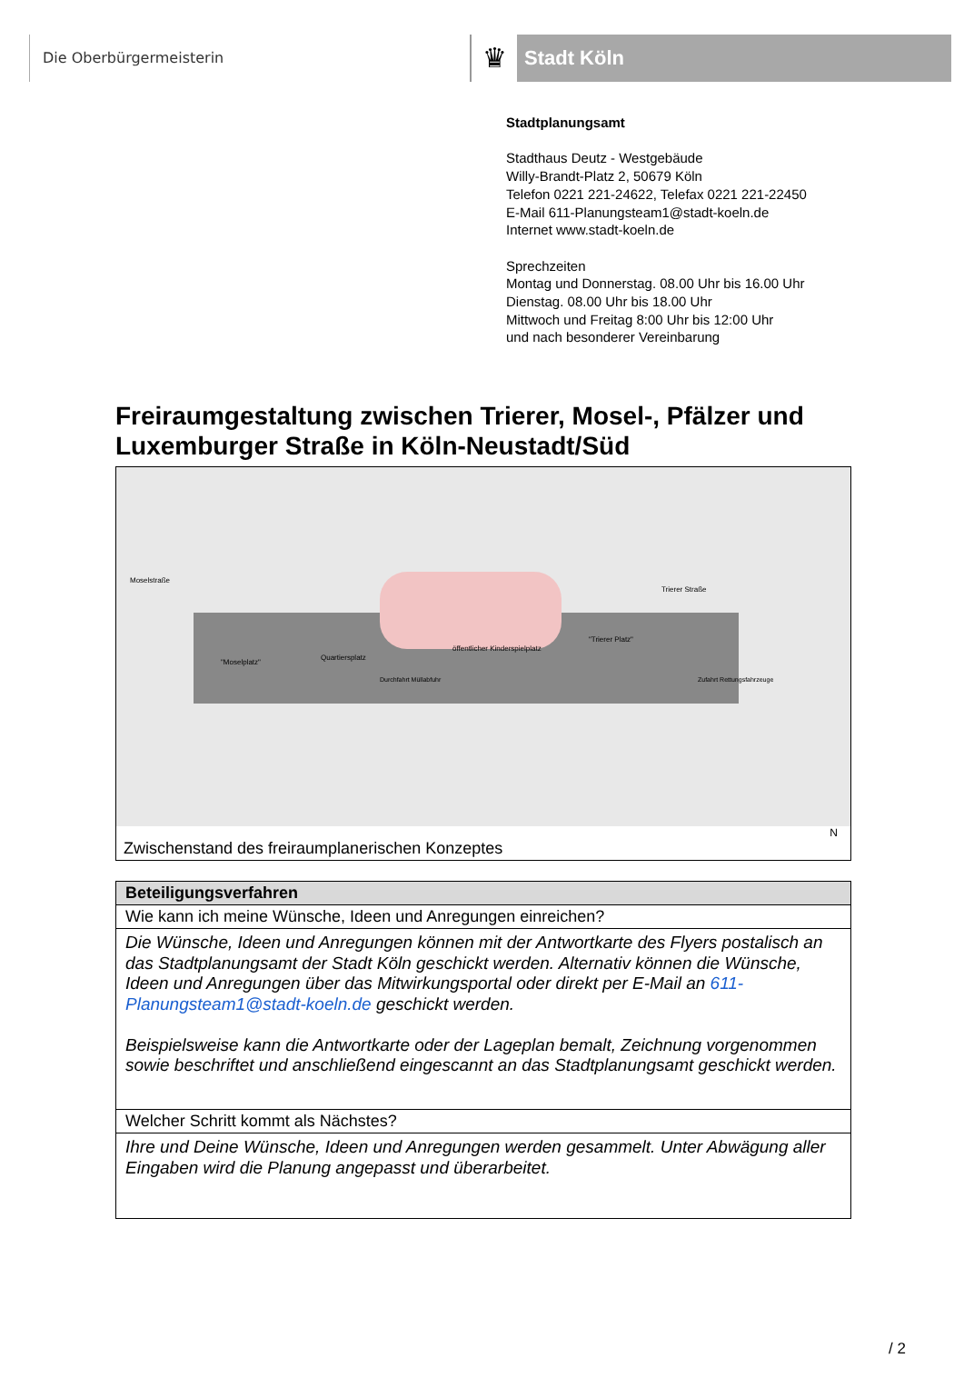Die Oberbürgermeisterin
♛
Stadt Köln
Stadtplanungsamt
Stadthaus Deutz - Westgebäude
Willy-Brandt-Platz 2, 50679 Köln
Telefon 0221 221-24622, Telefax 0221 221-22450
E-Mail 611-Planungsteam1@stadt-koeln.de
Internet www.stadt-koeln.de
Sprechzeiten
Montag und Donnerstag. 08.00 Uhr bis 16.00 Uhr
Dienstag. 08.00 Uhr bis 18.00 Uhr
Mittwoch und Freitag 8:00 Uhr bis 12:00 Uhr
und nach besonderer Vereinbarung
Freiraumgestaltung zwischen Trierer, Mosel-, Pfälzer und Luxemburger Straße in Köln-Neustadt/Süd
Moselstraße
"Moselplatz"
Quartiersplatz
öffentlicher Kinderspielplatz
"Trierer Platz"
Trierer Straße
Durchfahrt Müllabfuhr Zufahrt Rettungsfahrzeuge
N
Zwischenstand des freiraumplanerischen Konzeptes
| Beteiligungsverfahren |
| --- |
| Wie kann ich meine Wünsche, Ideen und Anregungen einreichen? |
| Die Wünsche, Ideen und Anregungen können mit der Antwortkarte des Flyers postalisch an das Stadtplanungsamt der Stadt Köln geschickt werden. Alternativ können die Wünsche, Ideen und Anregungen über das Mitwirkungsportal oder direkt per E-Mail an 611-Planungsteam1@stadt-koeln.de geschickt werden. Beispielsweise kann die Antwortkarte oder der Lageplan bemalt, Zeichnung vorgenommen sowie beschriftet und anschließend eingescannt an das Stadtplanungsamt geschickt werden. |
| Welcher Schritt kommt als Nächstes? |
| Ihre und Deine Wünsche, Ideen und Anregungen werden gesammelt. Unter Abwägung aller Eingaben wird die Planung angepasst und überarbeitet. |
/ 2